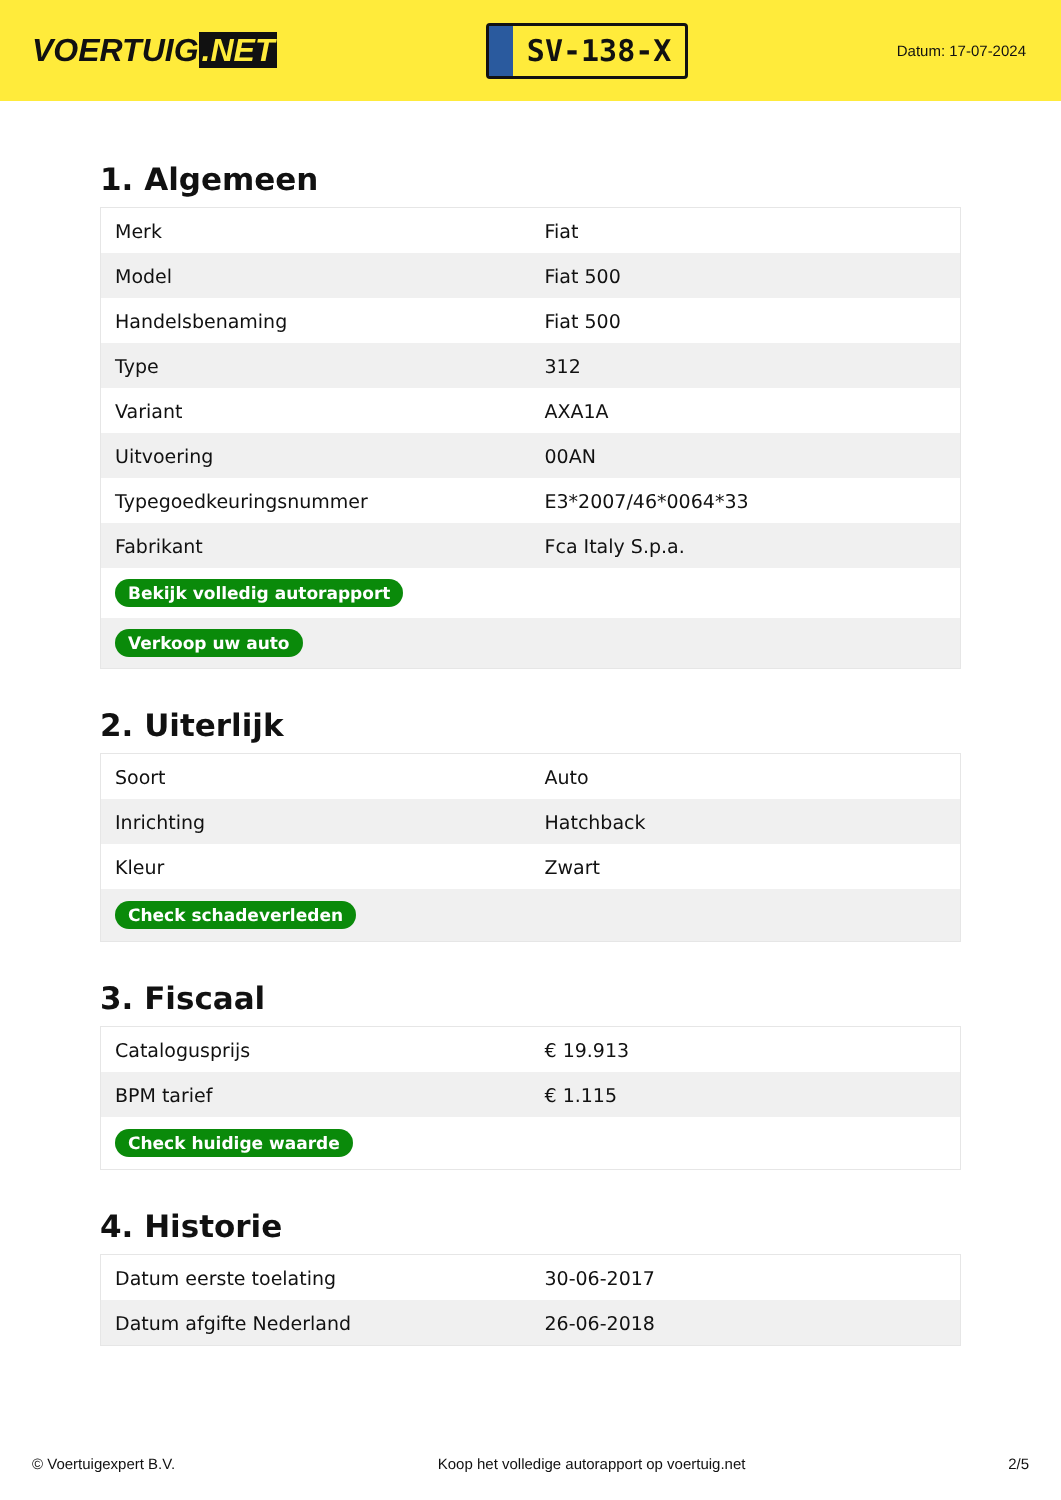VOERTUIG.NET
SV-138-X
Datum: 17-07-2024
1. Algemeen
| Merk | Fiat |
| Model | Fiat 500 |
| Handelsbenaming | Fiat 500 |
| Type | 312 |
| Variant | AXA1A |
| Uitvoering | 00AN |
| Typegoedkeuringsnummer | E3*2007/46*0064*33 |
| Fabrikant | Fca Italy S.p.a. |
| Bekijk volledig autorapport | |
| Verkoop uw auto | |
2. Uiterlijk
| Soort | Auto |
| Inrichting | Hatchback |
| Kleur | Zwart |
| Check schadeverleden | |
3. Fiscaal
| Catalogusprijs | € 19.913 |
| BPM tarief | € 1.115 |
| Check huidige waarde | |
4. Historie
| Datum eerste toelating | 30-06-2017 |
| Datum afgifte Nederland | 26-06-2018 |
© Voertuigexpert B.V. Koop het volledige autorapport op voertuig.net 2/5